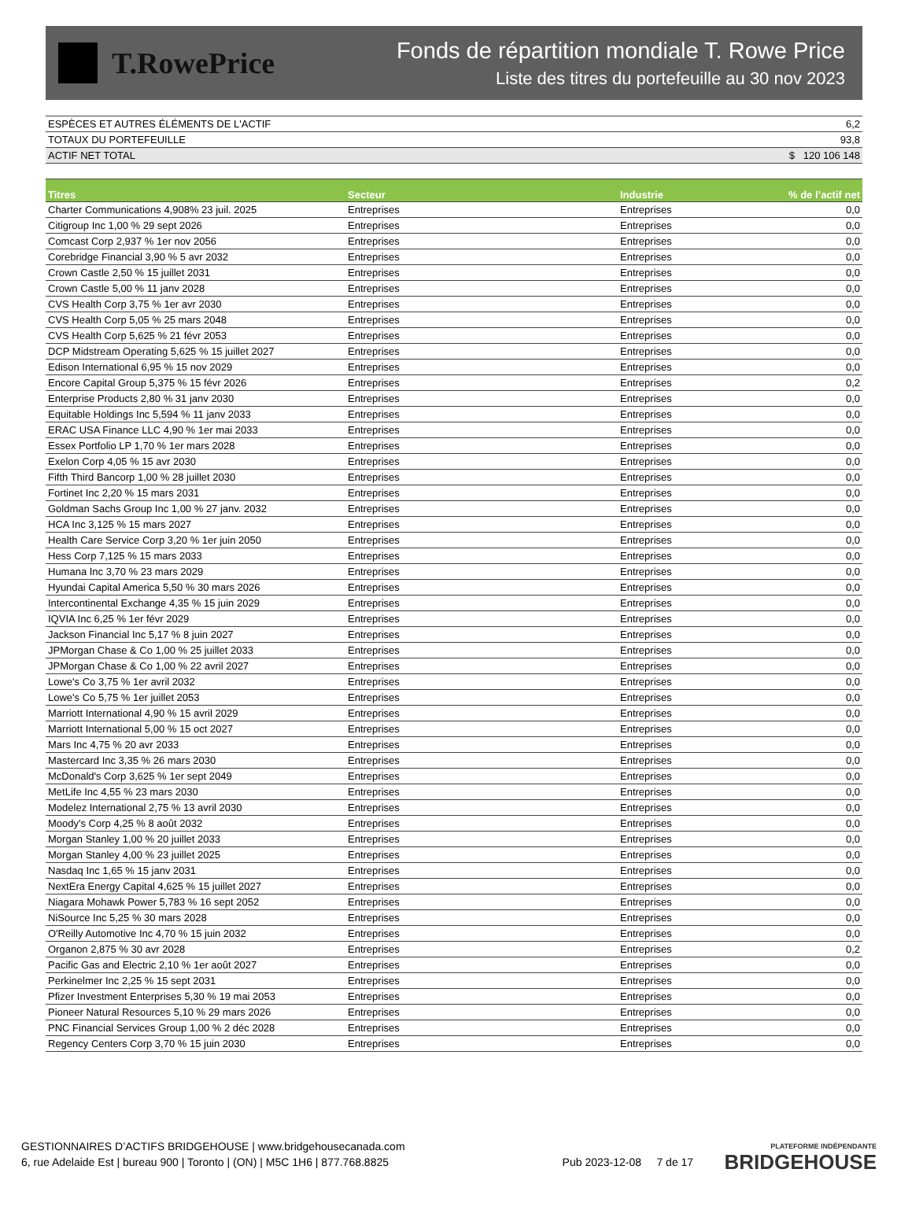T.RowePrice
Fonds de répartition mondiale T. Rowe Price
Liste des titres du portefeuille au 30 nov 2023
| ESPÈCES ET AUTRES ÉLÉMENTS DE L'ACTIF | 6,2 |
| TOTAUX DU PORTEFEUILLE | 93,8 |
| ACTIF NET TOTAL | $ 120 106 148 |
| Titres | Secteur | Industrie | % de l’actif net |
| --- | --- | --- | --- |
| Charter Communications 4,908% 23 juil. 2025 | Entreprises | Entreprises | 0,0 |
| Citigroup Inc 1,00 % 29 sept 2026 | Entreprises | Entreprises | 0,0 |
| Comcast Corp 2,937 % 1er nov 2056 | Entreprises | Entreprises | 0,0 |
| Corebridge Financial 3,90 % 5 avr 2032 | Entreprises | Entreprises | 0,0 |
| Crown Castle 2,50 % 15 juillet 2031 | Entreprises | Entreprises | 0,0 |
| Crown Castle 5,00 % 11 janv 2028 | Entreprises | Entreprises | 0,0 |
| CVS Health Corp 3,75 % 1er avr 2030 | Entreprises | Entreprises | 0,0 |
| CVS Health Corp 5,05 % 25 mars 2048 | Entreprises | Entreprises | 0,0 |
| CVS Health Corp 5,625 % 21 févr 2053 | Entreprises | Entreprises | 0,0 |
| DCP Midstream Operating 5,625 % 15 juillet 2027 | Entreprises | Entreprises | 0,0 |
| Edison International 6,95 % 15 nov 2029 | Entreprises | Entreprises | 0,0 |
| Encore Capital Group 5,375 % 15 févr 2026 | Entreprises | Entreprises | 0,2 |
| Enterprise Products 2,80 % 31 janv 2030 | Entreprises | Entreprises | 0,0 |
| Equitable Holdings Inc 5,594 % 11 janv 2033 | Entreprises | Entreprises | 0,0 |
| ERAC USA Finance LLC 4,90 % 1er mai 2033 | Entreprises | Entreprises | 0,0 |
| Essex Portfolio LP 1,70 % 1er mars 2028 | Entreprises | Entreprises | 0,0 |
| Exelon Corp 4,05 % 15 avr 2030 | Entreprises | Entreprises | 0,0 |
| Fifth Third Bancorp 1,00 % 28 juillet 2030 | Entreprises | Entreprises | 0,0 |
| Fortinet Inc 2,20 % 15 mars 2031 | Entreprises | Entreprises | 0,0 |
| Goldman Sachs Group Inc 1,00 % 27 janv. 2032 | Entreprises | Entreprises | 0,0 |
| HCA Inc 3,125 % 15 mars 2027 | Entreprises | Entreprises | 0,0 |
| Health Care Service Corp 3,20 % 1er juin 2050 | Entreprises | Entreprises | 0,0 |
| Hess Corp 7,125 % 15 mars 2033 | Entreprises | Entreprises | 0,0 |
| Humana Inc 3,70 % 23 mars 2029 | Entreprises | Entreprises | 0,0 |
| Hyundai Capital America 5,50 % 30 mars 2026 | Entreprises | Entreprises | 0,0 |
| Intercontinental Exchange 4,35 % 15 juin 2029 | Entreprises | Entreprises | 0,0 |
| IQVIA Inc 6,25 % 1er févr 2029 | Entreprises | Entreprises | 0,0 |
| Jackson Financial Inc 5,17 % 8 juin 2027 | Entreprises | Entreprises | 0,0 |
| JPMorgan Chase & Co 1,00 % 25 juillet 2033 | Entreprises | Entreprises | 0,0 |
| JPMorgan Chase & Co 1,00 % 22 avril 2027 | Entreprises | Entreprises | 0,0 |
| Lowe's Co 3,75 % 1er avril 2032 | Entreprises | Entreprises | 0,0 |
| Lowe's Co 5,75 % 1er juillet 2053 | Entreprises | Entreprises | 0,0 |
| Marriott International 4,90 % 15 avril 2029 | Entreprises | Entreprises | 0,0 |
| Marriott International 5,00 % 15 oct 2027 | Entreprises | Entreprises | 0,0 |
| Mars Inc 4,75 % 20 avr 2033 | Entreprises | Entreprises | 0,0 |
| Mastercard Inc 3,35 % 26 mars 2030 | Entreprises | Entreprises | 0,0 |
| McDonald's Corp 3,625 % 1er sept 2049 | Entreprises | Entreprises | 0,0 |
| MetLife Inc 4,55 % 23 mars 2030 | Entreprises | Entreprises | 0,0 |
| Modelez International 2,75 % 13 avril 2030 | Entreprises | Entreprises | 0,0 |
| Moody's Corp 4,25 % 8 août 2032 | Entreprises | Entreprises | 0,0 |
| Morgan Stanley 1,00 % 20 juillet 2033 | Entreprises | Entreprises | 0,0 |
| Morgan Stanley 4,00 % 23 juillet 2025 | Entreprises | Entreprises | 0,0 |
| Nasdaq Inc 1,65 % 15 janv 2031 | Entreprises | Entreprises | 0,0 |
| NextEra Energy Capital 4,625 % 15 juillet 2027 | Entreprises | Entreprises | 0,0 |
| Niagara Mohawk Power 5,783 % 16 sept 2052 | Entreprises | Entreprises | 0,0 |
| NiSource Inc 5,25 % 30 mars 2028 | Entreprises | Entreprises | 0,0 |
| O'Reilly Automotive Inc 4,70 % 15 juin 2032 | Entreprises | Entreprises | 0,0 |
| Organon 2,875 % 30 avr 2028 | Entreprises | Entreprises | 0,2 |
| Pacific Gas and Electric 2,10 % 1er août 2027 | Entreprises | Entreprises | 0,0 |
| Perkinelmer Inc 2,25 % 15 sept 2031 | Entreprises | Entreprises | 0,0 |
| Pfizer Investment Enterprises 5,30 % 19 mai 2053 | Entreprises | Entreprises | 0,0 |
| Pioneer Natural Resources 5,10 % 29 mars 2026 | Entreprises | Entreprises | 0,0 |
| PNC Financial Services Group 1,00 % 2 déc 2028 | Entreprises | Entreprises | 0,0 |
| Regency Centers Corp 3,70 % 15 juin 2030 | Entreprises | Entreprises | 0,0 |
GESTIONNAIRES D’ACTIFS BRIDGEHOUSE | www.bridgehousecanada.com
6, rue Adelaide Est | bureau 900 | Toronto | (ON) | M5C 1H6 | 877.768.8825
Pub 2023-12-08 7 de 17
PLATEFORME INDÉPENDANTE
BRIDGEHOUSE